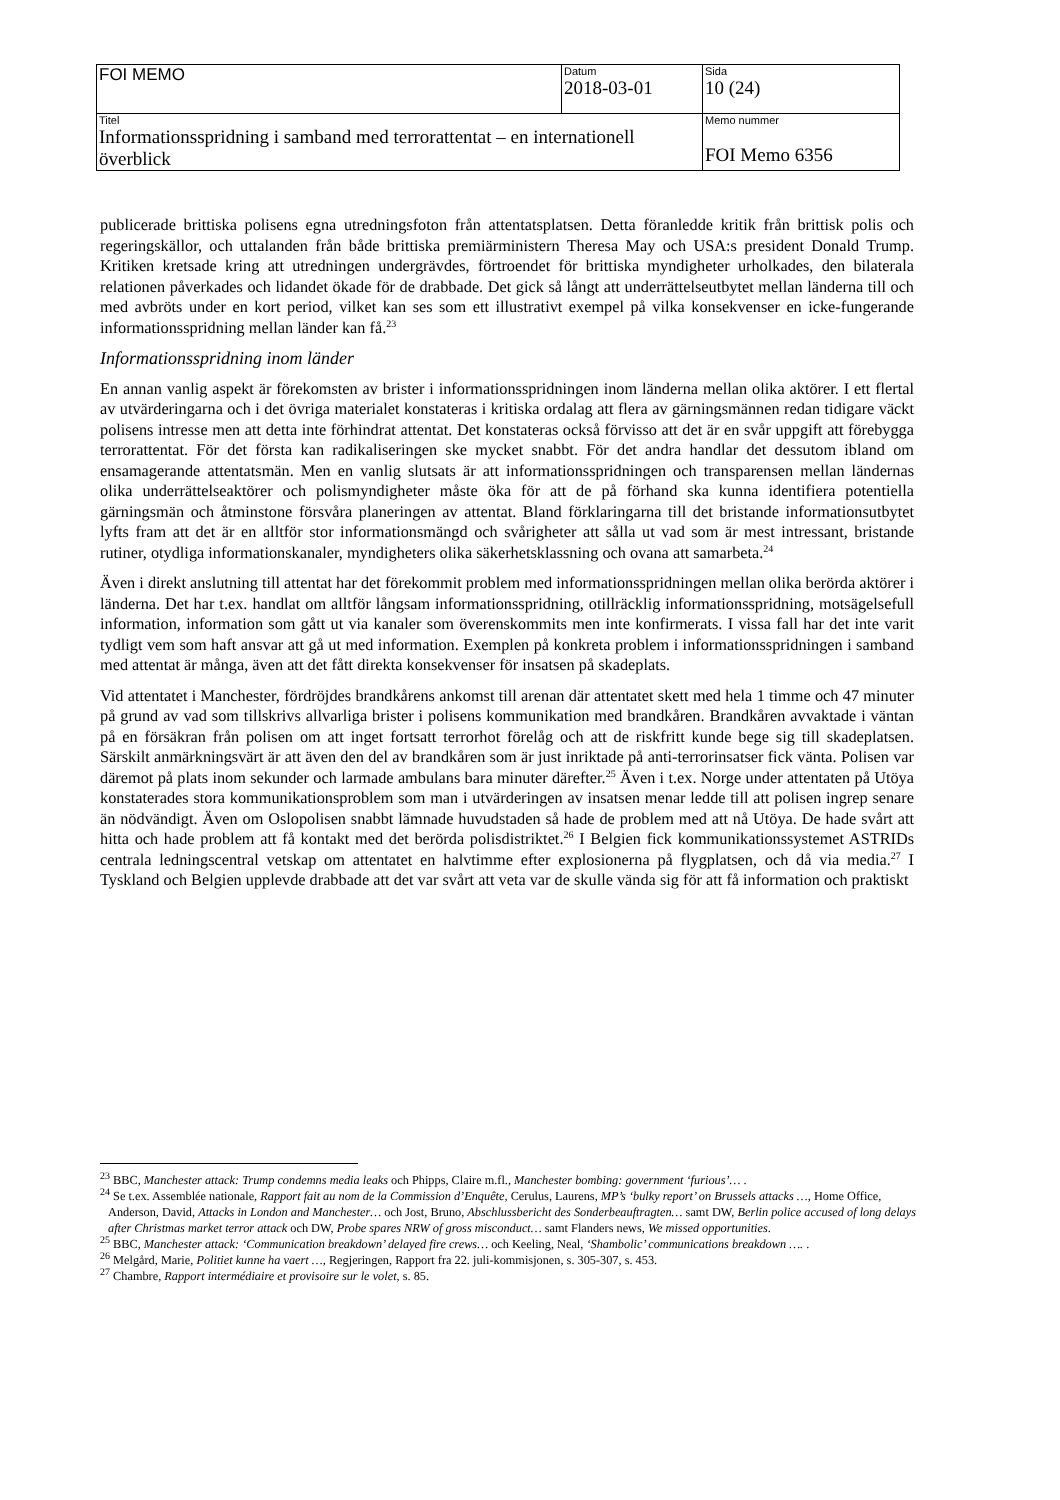| FOI MEMO | Datum 2018-03-01 | Sida 10 (24) |
| Titel Informationsspridning i samband med terrorattentat – en internationell överblick | | Memo nummer FOI Memo 6356 |
publicerade brittiska polisens egna utredningsfoton från attentatsplatsen. Detta föranledde kritik från brittisk polis och regeringskällor, och uttalanden från både brittiska premiärministern Theresa May och USA:s president Donald Trump. Kritiken kretsade kring att utredningen undergrävdes, förtroendet för brittiska myndigheter urholkades, den bilaterala relationen påverkades och lidandet ökade för de drabbade. Det gick så långt att underrättelseutbytet mellan länderna till och med avbröts under en kort period, vilket kan ses som ett illustrativt exempel på vilka konsekvenser en icke-fungerande informationsspridning mellan länder kan få.<sup>23</sup>
Informationsspridning inom länder
En annan vanlig aspekt är förekomsten av brister i informationsspridningen inom länderna mellan olika aktörer. I ett flertal av utvärderingarna och i det övriga materialet konstateras i kritiska ordalag att flera av gärningsmännen redan tidigare väckt polisens intresse men att detta inte förhindrat attentat. Det konstateras också förvisso att det är en svår uppgift att förebygga terrorattentat. För det första kan radikaliseringen ske mycket snabbt. För det andra handlar det dessutom ibland om ensamagerande attentatsmän. Men en vanlig slutsats är att informationsspridningen och transparensen mellan ländernas olika underrättelseaktörer och polismyndigheter måste öka för att de på förhand ska kunna identifiera potentiella gärningsmän och åtminstone försvåra planeringen av attentat. Bland förklaringarna till det bristande informationsutbytet lyfts fram att det är en alltför stor informationsmängd och svårigheter att sålla ut vad som är mest intressant, bristande rutiner, otydliga informationskanaler, myndigheters olika säkerhetsklassning och ovana att samarbeta.<sup>24</sup>
Även i direkt anslutning till attentat har det förekommit problem med informationsspridningen mellan olika berörda aktörer i länderna. Det har t.ex. handlat om alltför långsam informationsspridning, otillräcklig informationsspridning, motsägelsefull information, information som gått ut via kanaler som överenskommits men inte konfirmerats. I vissa fall har det inte varit tydligt vem som haft ansvar att gå ut med information. Exemplen på konkreta problem i informationsspridningen i samband med attentat är många, även att det fått direkta konsekvenser för insatsen på skadeplats.
Vid attentatet i Manchester, fördröjdes brandkårens ankomst till arenan där attentatet skett med hela 1 timme och 47 minuter på grund av vad som tillskrivs allvarliga brister i polisens kommunikation med brandkåren. Brandkåren avvaktade i väntan på en försäkran från polisen om att inget fortsatt terrorhot förelåg och att de riskfritt kunde bege sig till skadeplatsen. Särskilt anmärkningsvärt är att även den del av brandkåren som är just inriktade på anti-terrorinsatser fick vänta. Polisen var däremot på plats inom sekunder och larmade ambulans bara minuter därefter.<sup>25</sup> Även i t.ex. Norge under attentaten på Utöya konstaterades stora kommunikationsproblem som man i utvärderingen av insatsen menar ledde till att polisen ingrep senare än nödvändigt. Även om Oslopolisen snabbt lämnade huvudstaden så hade de problem med att nå Utöya. De hade svårt att hitta och hade problem att få kontakt med det berörda polisdistriktet.<sup>26</sup> I Belgien fick kommunikationssystemet ASTRIDs centrala ledningscentral vetskap om attentatet en halvtimme efter explosionerna på flygplatsen, och då via media.<sup>27</sup> I Tyskland och Belgien upplevde drabbade att det var svårt att veta var de skulle vända sig för att få information och praktiskt
<sup>23</sup> BBC, Manchester attack: Trump condemns media leaks och Phipps, Claire m.fl., Manchester bombing: government ‘furious’… .
<sup>24</sup> Se t.ex. Assemblée nationale, Rapport fait au nom de la Commission d’Enquête, Cerulus, Laurens, MP’s ‘bulky report’ on Brussels attacks …, Home Office, Anderson, David, Attacks in London and Manchester… och Jost, Bruno, Abschlussbericht des Sonderbeauftragten… samt DW, Berlin police accused of long delays after Christmas market terror attack och DW, Probe spares NRW of gross misconduct… samt Flanders news, We missed opportunities.
<sup>25</sup> BBC, Manchester attack: ‘Communication breakdown’ delayed fire crews… och Keeling, Neal, ‘Shambolic’ communications breakdown …. .
<sup>26</sup> Melgård, Marie, Politiet kunne ha vaert …, Regjeringen, Rapport fra 22. juli-kommisjonen, s. 305-307, s. 453.
<sup>27</sup> Chambre, Rapport intermédiaire et provisoire sur le volet, s. 85.